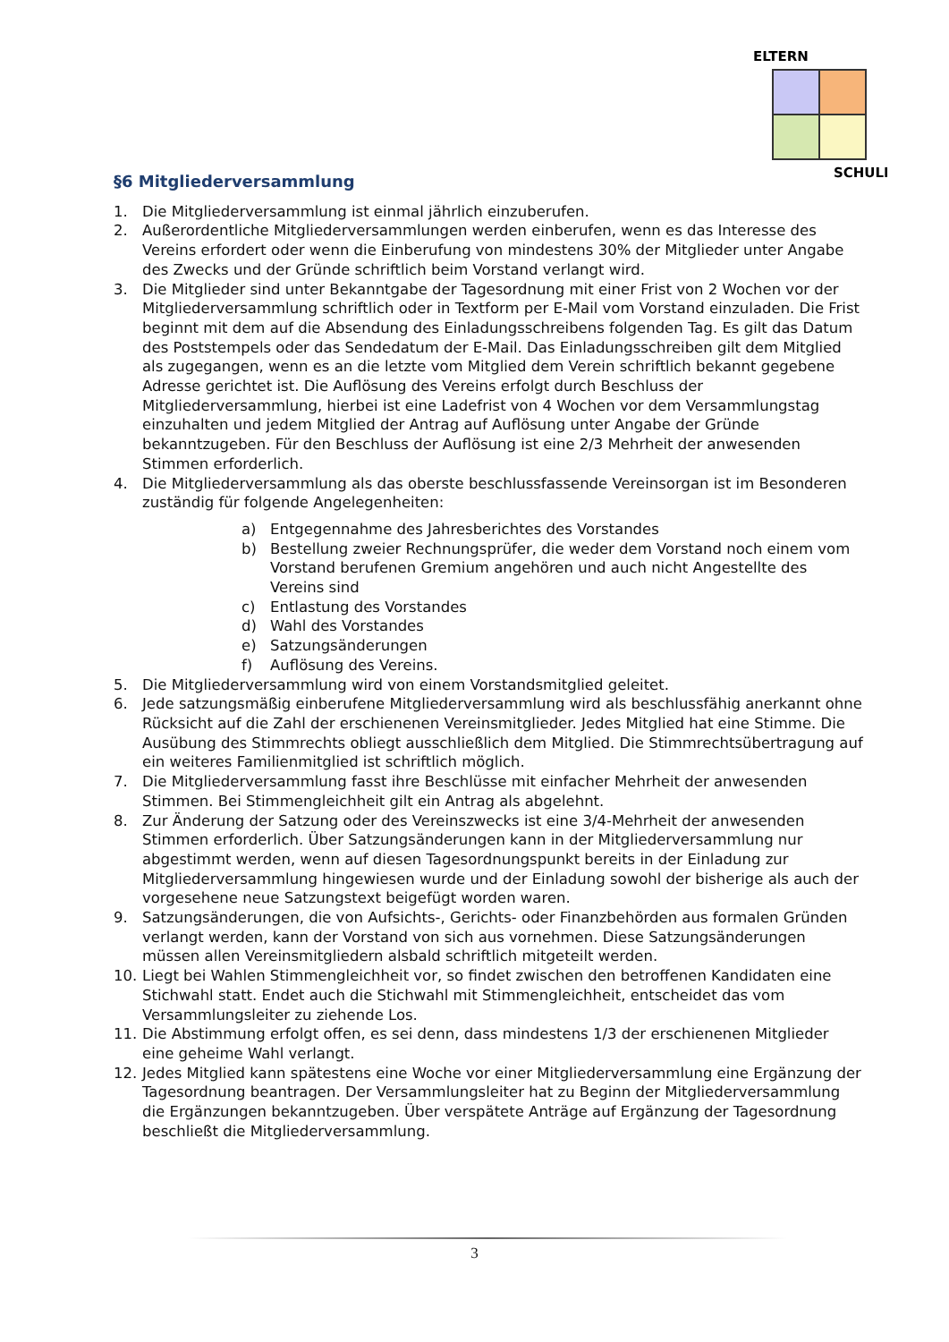ELTERN
SCHULE
§6 Mitgliederversammlung
1. Die Mitgliederversammlung ist einmal jährlich einzuberufen.
2. Außerordentliche Mitgliederversammlungen werden einberufen, wenn es das Interesse des Vereins erfordert oder wenn die Einberufung von mindestens 30% der Mitglieder unter Angabe des Zwecks und der Gründe schriftlich beim Vorstand verlangt wird.
3. Die Mitglieder sind unter Bekanntgabe der Tagesordnung mit einer Frist von 2 Wochen vor der Mitgliederversammlung schriftlich oder in Textform per E-Mail vom Vorstand einzuladen. Die Frist beginnt mit dem auf die Absendung des Einladungsschreibens folgenden Tag. Es gilt das Datum des Poststempels oder das Sendedatum der E-Mail. Das Einladungsschreiben gilt dem Mitglied als zugegangen, wenn es an die letzte vom Mitglied dem Verein schriftlich bekannt gegebene Adresse gerichtet ist. Die Auflösung des Vereins erfolgt durch Beschluss der Mitgliederversammlung, hierbei ist eine Ladefrist von 4 Wochen vor dem Versammlungstag einzuhalten und jedem Mitglied der Antrag auf Auflösung unter Angabe der Gründe bekanntzugeben. Für den Beschluss der Auflösung ist eine 2/3 Mehrheit der anwesenden Stimmen erforderlich.
4. Die Mitgliederversammlung als das oberste beschlussfassende Vereinsorgan ist im Besonderen zuständig für folgende Angelegenheiten:
a) Entgegennahme des Jahresberichtes des Vorstandes
b) Bestellung zweier Rechnungsprüfer, die weder dem Vorstand noch einem vom Vorstand berufenen Gremium angehören und auch nicht Angestellte des Vereins sind
c) Entlastung des Vorstandes
d) Wahl des Vorstandes
e) Satzungsänderungen
f) Auflösung des Vereins.
5. Die Mitgliederversammlung wird von einem Vorstandsmitglied geleitet.
6. Jede satzungsmäßig einberufene Mitgliederversammlung wird als beschlussfähig anerkannt ohne Rücksicht auf die Zahl der erschienenen Vereinsmitglieder. Jedes Mitglied hat eine Stimme. Die Ausübung des Stimmrechts obliegt ausschließlich dem Mitglied. Die Stimmrechtsübertragung auf ein weiteres Familienmitglied ist schriftlich möglich.
7. Die Mitgliederversammlung fasst ihre Beschlüsse mit einfacher Mehrheit der anwesenden Stimmen. Bei Stimmengleichheit gilt ein Antrag als abgelehnt.
8. Zur Änderung der Satzung oder des Vereinszwecks ist eine 3/4-Mehrheit der anwesenden Stimmen erforderlich. Über Satzungsänderungen kann in der Mitgliederversammlung nur abgestimmt werden, wenn auf diesen Tagesordnungspunkt bereits in der Einladung zur Mitgliederversammlung hingewiesen wurde und der Einladung sowohl der bisherige als auch der vorgesehene neue Satzungstext beigefügt worden waren.
9. Satzungsänderungen, die von Aufsichts-, Gerichts- oder Finanzbehörden aus formalen Gründen verlangt werden, kann der Vorstand von sich aus vornehmen. Diese Satzungsänderungen müssen allen Vereinsmitgliedern alsbald schriftlich mitgeteilt werden.
10. Liegt bei Wahlen Stimmengleichheit vor, so findet zwischen den betroffenen Kandidaten eine Stichwahl statt. Endet auch die Stichwahl mit Stimmengleichheit, entscheidet das vom Versammlungsleiter zu ziehende Los.
11. Die Abstimmung erfolgt offen, es sei denn, dass mindestens 1/3 der erschienenen Mitglieder eine geheime Wahl verlangt.
12. Jedes Mitglied kann spätestens eine Woche vor einer Mitgliederversammlung eine Ergänzung der Tagesordnung beantragen. Der Versammlungsleiter hat zu Beginn der Mitgliederversammlung die Ergänzungen bekanntzugeben. Über verspätete Anträge auf Ergänzung der Tagesordnung beschließt die Mitgliederversammlung.
3